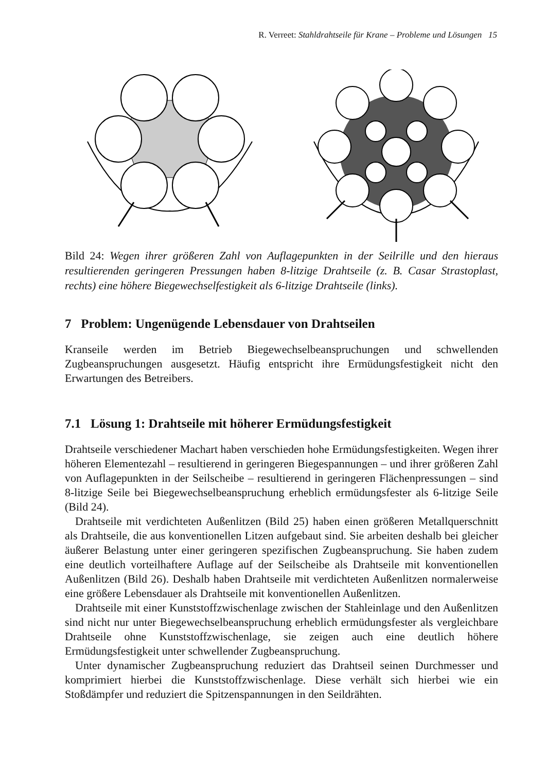R. Verreet: Stahldrahtseile für Krane – Probleme und Lösungen 15
Bild 24: Wegen ihrer größeren Zahl von Auflagepunkten in der Seilrille und den hieraus resultierenden geringeren Pressungen haben 8-litzige Drahtseile (z. B. Casar Strastoplast, rechts) eine höhere Biegewechselfestigkeit als 6-litzige Drahtseile (links).
7 Problem: Ungenügende Lebensdauer von Drahtseilen
Kranseile werden im Betrieb Biegewechselbeanspruchungen und schwellenden Zugbeanspruchungen ausgesetzt. Häufig entspricht ihre Ermüdungsfestigkeit nicht den Erwartungen des Betreibers.
7.1 Lösung 1: Drahtseile mit höherer Ermüdungsfestigkeit
Drahtseile verschiedener Machart haben verschieden hohe Ermüdungsfestigkeiten. Wegen ihrer höheren Elementezahl – resultierend in geringeren Biegespannungen – und ihrer größeren Zahl von Auflagepunkten in der Seilscheibe – resultierend in geringeren Flächenpressungen – sind 8-litzige Seile bei Biegewechselbeanspruchung erheblich ermüdungsfester als 6-litzige Seile (Bild 24).
Drahtseile mit verdichteten Außenlitzen (Bild 25) haben einen größeren Metallquerschnitt als Drahtseile, die aus konventionellen Litzen aufgebaut sind. Sie arbeiten deshalb bei gleicher äußerer Belastung unter einer geringeren spezifischen Zugbeanspruchung. Sie haben zudem eine deutlich vorteilhaftere Auflage auf der Seilscheibe als Drahtseile mit konventionellen Außenlitzen (Bild 26). Deshalb haben Drahtseile mit verdichteten Außenlitzen normalerweise eine größere Lebensdauer als Drahtseile mit konventionellen Außenlitzen.
Drahtseile mit einer Kunststoffzwischenlage zwischen der Stahleinlage und den Außenlitzen sind nicht nur unter Biegewechselbeanspruchung erheblich ermüdungsfester als vergleichbare Drahtseile ohne Kunststoffzwischenlage, sie zeigen auch eine deutlich höhere Ermüdungsfestigkeit unter schwellender Zugbeanspruchung.
Unter dynamischer Zugbeanspruchung reduziert das Drahtseil seinen Durchmesser und komprimiert hierbei die Kunststoffzwischenlage. Diese verhält sich hierbei wie ein Stoßdämpfer und reduziert die Spitzenspannungen in den Seildrähten.